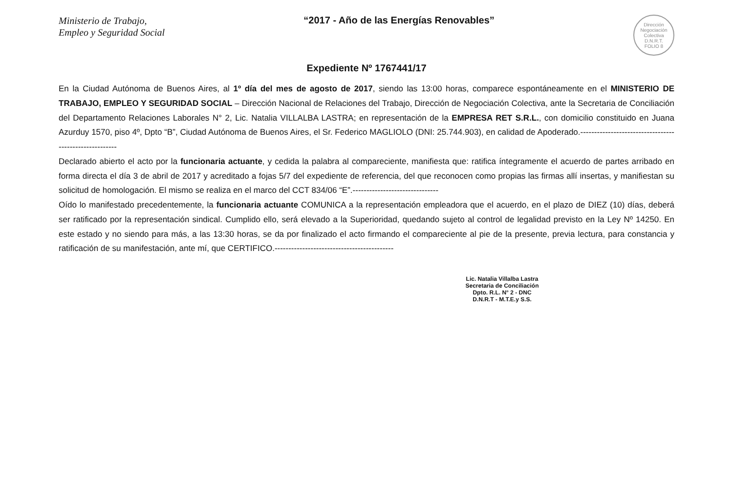Ministerio de Trabajo,
Empleo y Seguridad Social
“2017 - Año de las Energías Renovables”
Dirección Negociación Colectiva D.N.R.T.
FOLIO 8
Expediente Nº 1767441/17
En la Ciudad Autónoma de Buenos Aires, al 1º día del mes de agosto de 2017, siendo las 13:00 horas, comparece espontáneamente en el MINISTERIO DE TRABAJO, EMPLEO Y SEGURIDAD SOCIAL – Dirección Nacional de Relaciones del Trabajo, Dirección de Negociación Colectiva, ante la Secretaria de Conciliación del Departamento Relaciones Laborales N° 2, Lic. Natalia VILLALBA LASTRA; en representación de la EMPRESA RET S.R.L., con domicilio constituido en Juana Azurduy 1570, piso 4º, Dpto “B”, Ciudad Autónoma de Buenos Aires, el Sr. Federico MAGLIOLO (DNI: 25.744.903), en calidad de Apoderado.-------------------------------------------------------
Declarado abierto el acto por la funcionaria actuante, y cedida la palabra al compareciente, manifiesta que: ratifica íntegramente el acuerdo de partes arribado en forma directa el día 3 de abril de 2017 y acreditado a fojas 5/7 del expediente de referencia, del que reconocen como propias las firmas allí insertas, y manifiestan su solicitud de homologación. El mismo se realiza en el marco del CCT 834/06 “E”.-------------------------------
Oído lo manifestado precedentemente, la funcionaria actuante COMUNICA a la representación empleadora que el acuerdo, en el plazo de DIEZ (10) días, deberá ser ratificado por la representación sindical. Cumplido ello, será elevado a la Superioridad, quedando sujeto al control de legalidad previsto en la Ley Nº 14250. En este estado y no siendo para más, a las 13:30 horas, se da por finalizado el acto firmando el compareciente al pie de la presente, previa lectura, para constancia y ratificación de su manifestación, ante mí, que CERTIFICO.-------------------------------------------
Lic. Natalia Villalba Lastra
Secretaria de Conciliación
Dpto. R.L. N° 2 - DNC
D.N.R.T - M.T.E.y S.S.